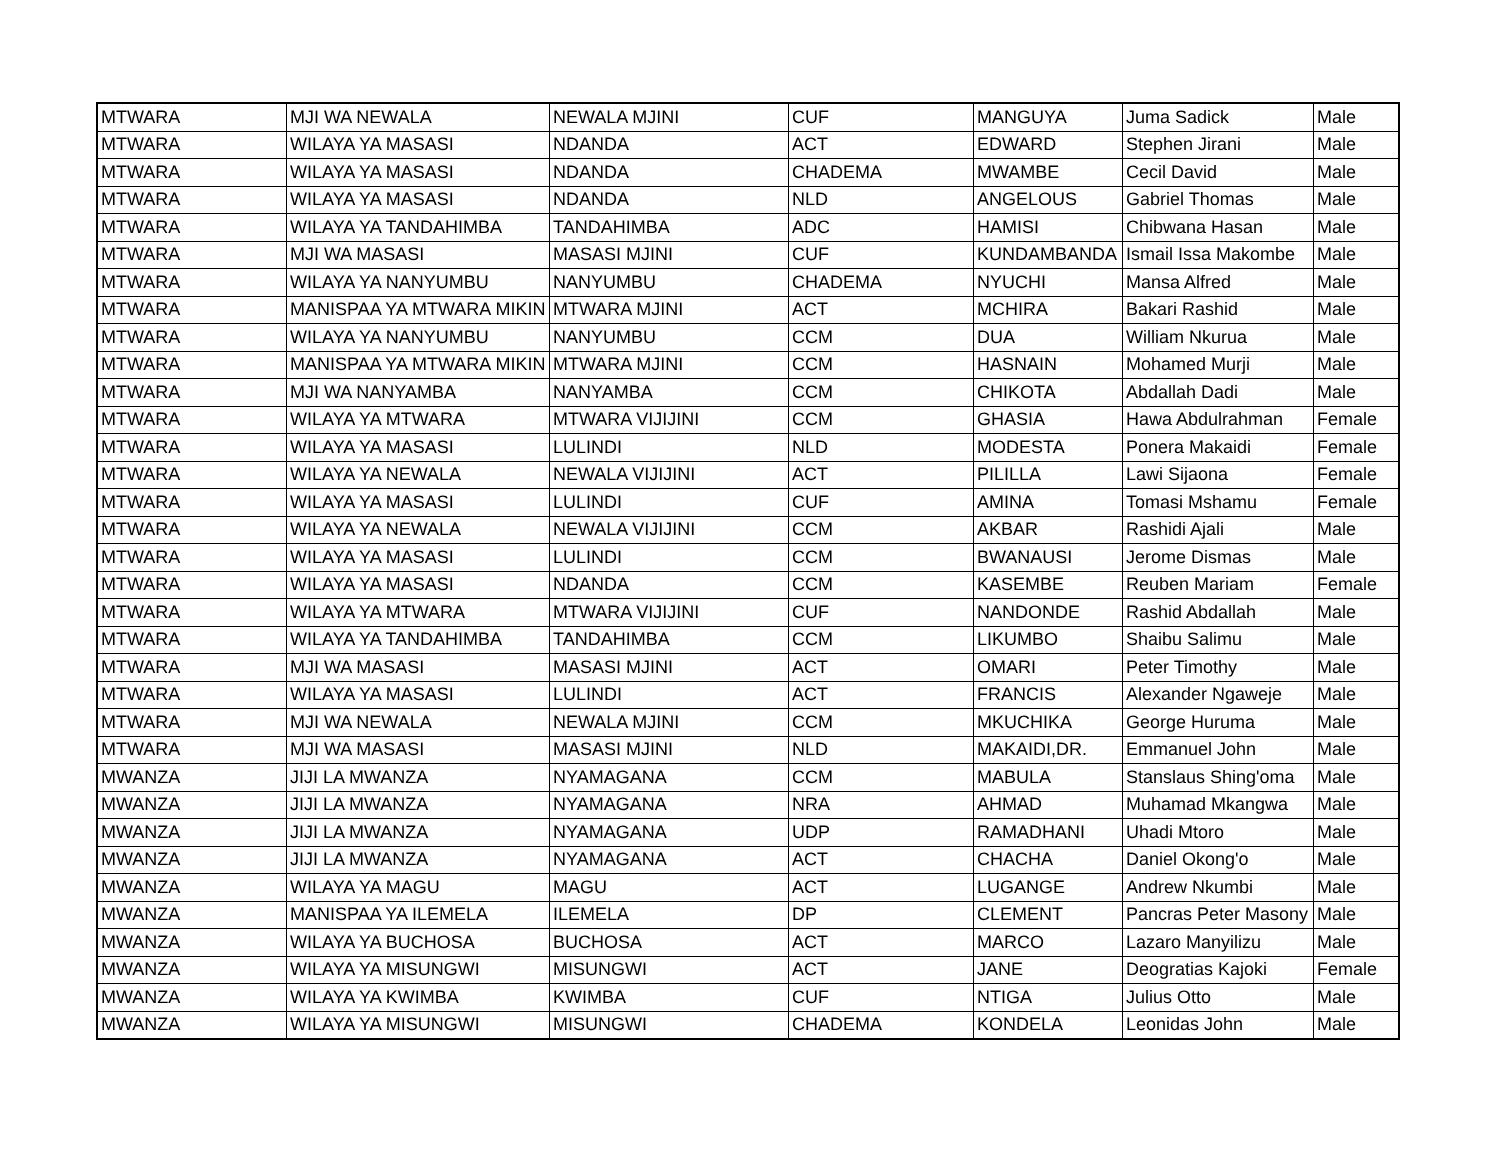| MTWARA | MJI WA NEWALA | NEWALA MJINI | CUF | MANGUYA | Juma Sadick | Male |
| MTWARA | WILAYA YA MASASI | NDANDA | ACT | EDWARD | Stephen Jirani | Male |
| MTWARA | WILAYA YA MASASI | NDANDA | CHADEMA | MWAMBE | Cecil David | Male |
| MTWARA | WILAYA YA MASASI | NDANDA | NLD | ANGELOUS | Gabriel Thomas | Male |
| MTWARA | WILAYA YA TANDAHIMBA | TANDAHIMBA | ADC | HAMISI | Chibwana Hasan | Male |
| MTWARA | MJI WA MASASI | MASASI MJINI | CUF | KUNDAMBANDA | Ismail Issa Makombe | Male |
| MTWARA | WILAYA YA NANYUMBU | NANYUMBU | CHADEMA | NYUCHI | Mansa Alfred | Male |
| MTWARA | MANISPAA YA MTWARA MIKIN | MTWARA MJINI | ACT | MCHIRA | Bakari Rashid | Male |
| MTWARA | WILAYA YA NANYUMBU | NANYUMBU | CCM | DUA | William Nkurua | Male |
| MTWARA | MANISPAA YA MTWARA MIKIN | MTWARA MJINI | CCM | HASNAIN | Mohamed Murji | Male |
| MTWARA | MJI WA NANYAMBA | NANYAMBA | CCM | CHIKOTA | Abdallah Dadi | Male |
| MTWARA | WILAYA YA MTWARA | MTWARA VIJIJINI | CCM | GHASIA | Hawa Abdulrahman | Female |
| MTWARA | WILAYA YA MASASI | LULINDI | NLD | MODESTA | Ponera Makaidi | Female |
| MTWARA | WILAYA YA NEWALA | NEWALA VIJIJINI | ACT | PILILLA | Lawi Sijaona | Female |
| MTWARA | WILAYA YA MASASI | LULINDI | CUF | AMINA | Tomasi Mshamu | Female |
| MTWARA | WILAYA YA NEWALA | NEWALA VIJIJINI | CCM | AKBAR | Rashidi Ajali | Male |
| MTWARA | WILAYA YA MASASI | LULINDI | CCM | BWANAUSI | Jerome Dismas | Male |
| MTWARA | WILAYA YA MASASI | NDANDA | CCM | KASEMBE | Reuben Mariam | Female |
| MTWARA | WILAYA YA MTWARA | MTWARA VIJIJINI | CUF | NANDONDE | Rashid Abdallah | Male |
| MTWARA | WILAYA YA TANDAHIMBA | TANDAHIMBA | CCM | LIKUMBO | Shaibu Salimu | Male |
| MTWARA | MJI WA MASASI | MASASI MJINI | ACT | OMARI | Peter Timothy | Male |
| MTWARA | WILAYA YA MASASI | LULINDI | ACT | FRANCIS | Alexander Ngaweje | Male |
| MTWARA | MJI WA NEWALA | NEWALA MJINI | CCM | MKUCHIKA | George Huruma | Male |
| MTWARA | MJI WA MASASI | MASASI MJINI | NLD | MAKAIDI,DR. | Emmanuel John | Male |
| MWANZA | JIJI LA MWANZA | NYAMAGANA | CCM | MABULA | Stanslaus Shing'oma | Male |
| MWANZA | JIJI LA MWANZA | NYAMAGANA | NRA | AHMAD | Muhamad Mkangwa | Male |
| MWANZA | JIJI LA MWANZA | NYAMAGANA | UDP | RAMADHANI | Uhadi Mtoro | Male |
| MWANZA | JIJI LA MWANZA | NYAMAGANA | ACT | CHACHA | Daniel Okong'o | Male |
| MWANZA | WILAYA YA MAGU | MAGU | ACT | LUGANGE | Andrew Nkumbi | Male |
| MWANZA | MANISPAA YA ILEMELA | ILEMELA | DP | CLEMENT | Pancras Peter Masony | Male |
| MWANZA | WILAYA YA BUCHOSA | BUCHOSA | ACT | MARCO | Lazaro Manyilizu | Male |
| MWANZA | WILAYA YA MISUNGWI | MISUNGWI | ACT | JANE | Deogratias Kajoki | Female |
| MWANZA | WILAYA YA KWIMBA | KWIMBA | CUF | NTIGA | Julius Otto | Male |
| MWANZA | WILAYA YA MISUNGWI | MISUNGWI | CHADEMA | KONDELA | Leonidas John | Male |